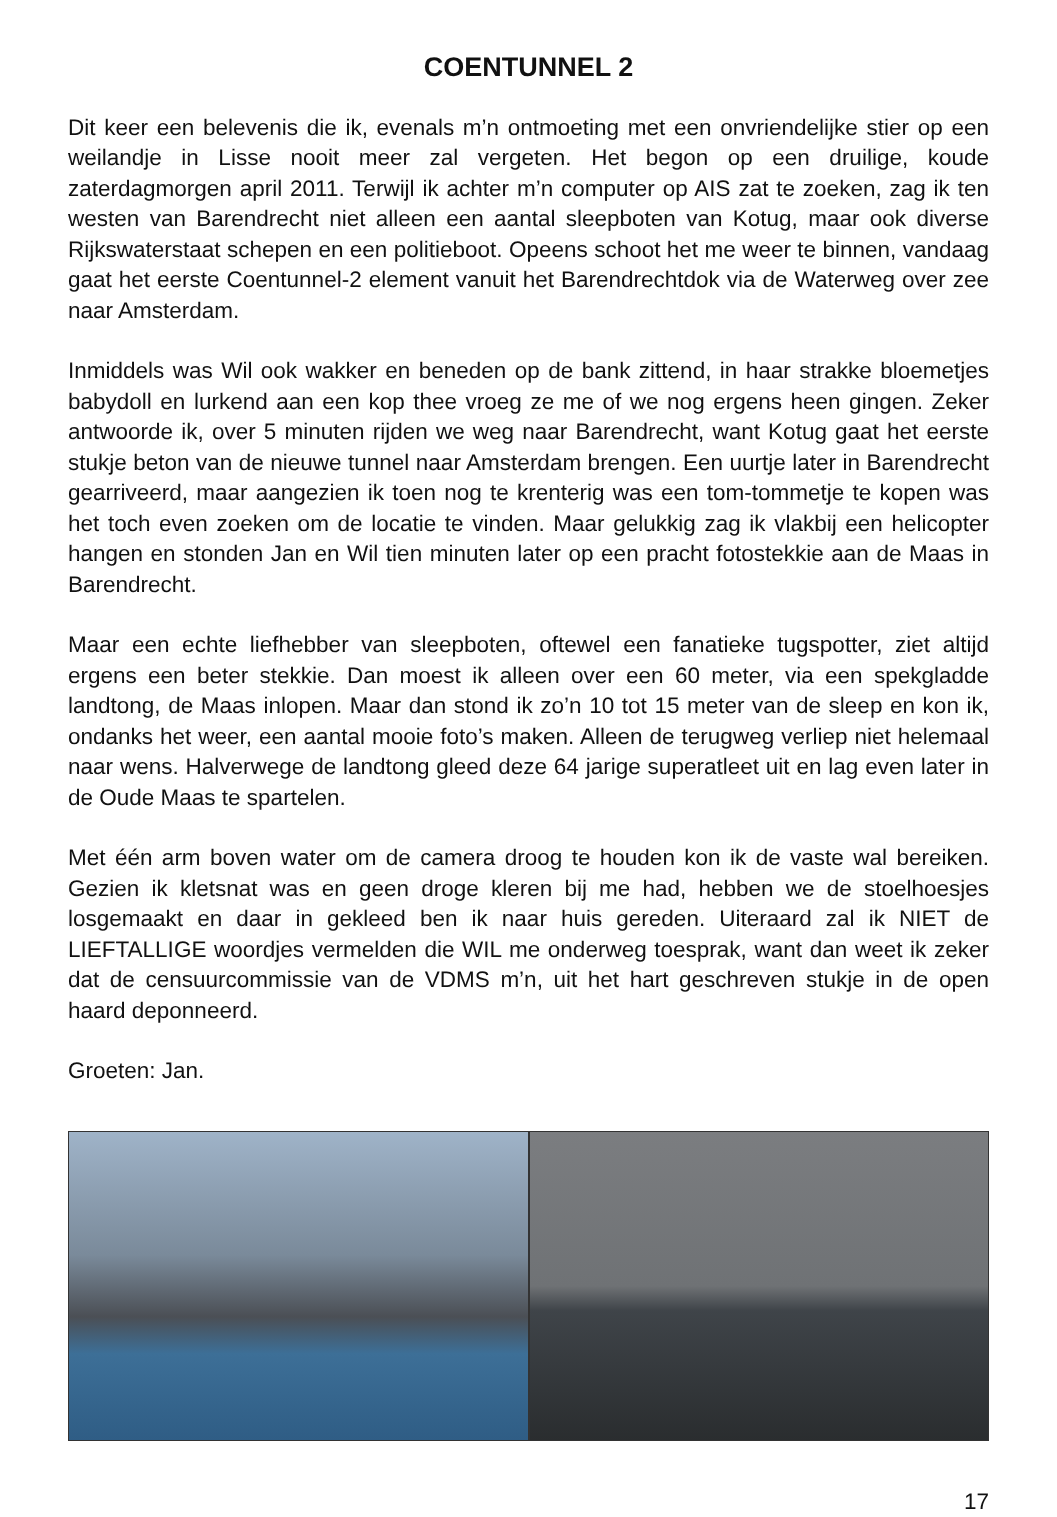COENTUNNEL 2
Dit keer een belevenis die ik, evenals m’n ontmoeting met een onvriendelijke stier op een weilandje in Lisse nooit meer zal vergeten. Het begon op een druilige, koude zaterdagmorgen april 2011. Terwijl ik achter m’n computer op AIS zat te zoeken, zag ik ten westen van Barendrecht niet alleen een aantal sleepboten van Kotug, maar ook diverse Rijkswaterstaat schepen en een politieboot. Opeens schoot het me weer te binnen, vandaag gaat het eerste Coentunnel-2 element vanuit het Barendrechtdok via de Waterweg over zee naar Amsterdam.
Inmiddels was Wil ook wakker en beneden op de bank zittend, in haar strakke bloemetjes babydoll en lurkend aan een kop thee vroeg ze me of we nog ergens heen gingen. Zeker antwoorde ik, over 5 minuten rijden we weg naar Barendrecht, want Kotug gaat het eerste stukje beton van de nieuwe tunnel naar Amsterdam brengen. Een uurtje later in Barendrecht gearriveerd, maar aangezien ik toen nog te krenterig was een tom-tommetje te kopen was het toch even zoeken om de locatie te vinden. Maar gelukkig zag ik vlakbij een helicopter hangen en stonden Jan en Wil tien minuten later op een pracht fotostekkie aan de Maas in Barendrecht.
Maar een echte liefhebber van sleepboten, oftewel een fanatieke tugspotter, ziet altijd ergens een beter stekkie. Dan moest ik alleen over een 60 meter, via een spekgladde landtong, de Maas inlopen. Maar dan stond ik zo’n 10 tot 15 meter van de sleep en kon ik, ondanks het weer, een aantal mooie foto’s maken. Alleen de terugweg verliep niet helemaal naar wens. Halverwege de landtong gleed deze 64 jarige superatleet uit en lag even later in de Oude Maas te spartelen.
Met één arm boven water om de camera droog te houden kon ik de vaste wal bereiken. Gezien ik kletsnat was en geen droge kleren bij me had, hebben we de stoelhoesjes losgemaakt en daar in gekleed ben ik naar huis gereden. Uiteraard zal ik NIET de LIEFTALLIGE woordjes vermelden die WIL me onderweg toesprak, want dan weet ik zeker dat de censuurcommissie van de VDMS m’n, uit het hart geschreven stukje in de open haard deponneerd.
Groeten: Jan.
17